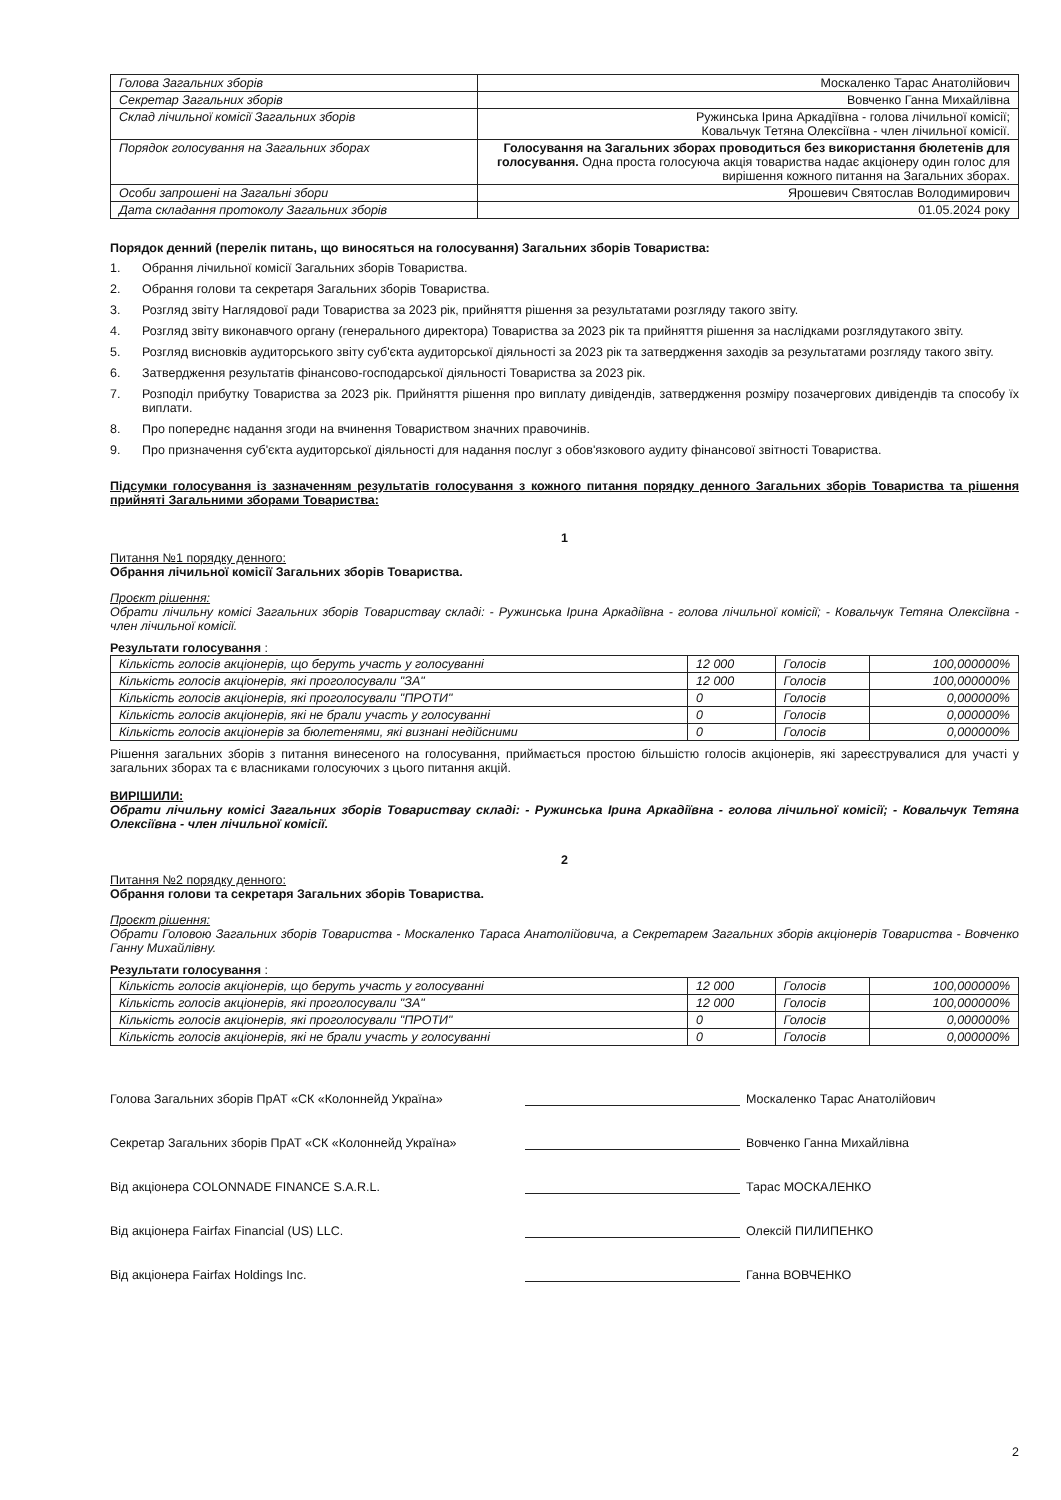| Голова Загальних зборів | Москаленко Тарас Анатолійович |
| Секретар Загальних зборів | Вовченко Ганна Михайлівна |
| Склад лічильної комісії Загальних зборів | Ружинська Ірина Аркадіївна - голова лічильної комісії; Ковальчук Тетяна Олексіївна - член лічильної комісії. |
| Порядок голосування на Загальних зборах | Голосування на Загальних зборах проводиться без використання бюлетенів для голосування. Одна проста голосуюча акція товариства надає акціонеру один голос для вирішення кожного питання на Загальних зборах. |
| Особи запрошені на Загальні збори | Ярошевич Святослав Володимирович |
| Дата складання протоколу Загальних зборів | 01.05.2024 року |
Порядок денний (перелік питань, що виносяться на голосування) Загальних зборів Товариства:
1. Обрання лічильної комісії Загальних зборів Товариства.
2. Обрання голови та секретаря Загальних зборів Товариства.
3. Розгляд звіту Наглядової ради Товариства за 2023 рік, прийняття рішення за результатами розгляду такого звіту.
4. Розгляд звіту виконавчого органу (генерального директора) Товариства за 2023 рік та прийняття рішення за наслідками розглядутакого звіту.
5. Розгляд висновків аудиторського звіту суб'єкта аудиторської діяльності за 2023 рік та затвердження заходів за результатами розгляду такого звіту.
6. Затвердження результатів фінансово-господарської діяльності Товариства за 2023 рік.
7. Розподіл прибутку Товариства за 2023 рік. Прийняття рішення про виплату дивідендів, затвердження розміру позачергових дивідендів та способу їх виплати.
8. Про попереднє надання згоди на вчинення Товариством значних правочинів.
9. Про призначення суб'єкта аудиторської діяльності для надання послуг з обов'язкового аудиту фінансової звітності Товариства.
Підсумки голосування із зазначенням результатів голосування з кожного питання порядку денного Загальних зборів Товариства та рішення прийняті Загальними зборами Товариства:
1
Питання №1 порядку денного:
Обрання лічильної комісії Загальних зборів Товариства.
Проєкт рішення:
Обрати лічильну комісі Загальних зборів Товариствау складі: - Ружинська Ірина Аркадіївна - голова лічильної комісії; - Ковальчук Тетяна Олексіївна - член лічильної комісії.
Результати голосування :
| Кількість голосів акціонерів, що беруть участь у голосуванні | 12 000 | Голосів | 100,000000% |
| Кількість голосів акціонерів, які проголосували "ЗА" | 12 000 | Голосів | 100,000000% |
| Кількість голосів акціонерів, які проголосували "ПРОТИ" | 0 | Голосів | 0,000000% |
| Кількість голосів акціонерів, які не брали участь у голосуванні | 0 | Голосів | 0,000000% |
| Кількість голосів акціонерів за бюлетенями, які визнані недійсними | 0 | Голосів | 0,000000% |
Рішення загальних зборів з питання винесеного на голосування, приймається простою більшістю голосів акціонерів, які зареєструвалися для участі у загальних зборах та є власниками голосуючих з цього питання акцій.
ВИРІШИЛИ:
Обрати лічильну комісі Загальних зборів Товариствау складі: - Ружинська Ірина Аркадіївна - голова лічильної комісії; - Ковальчук Тетяна Олексіївна - член лічильної комісії.
2
Питання №2 порядку денного:
Обрання голови та секретаря Загальних зборів Товариства.
Проєкт рішення:
Обрати Головою Загальних зборів Товариства - Москаленко Тараса Анатолійовича, а Секретарем Загальних зборів акціонерів Товариства - Вовченко Ганну Михайлівну.
Результати голосування :
| Кількість голосів акціонерів, що беруть участь у голосуванні | 12 000 | Голосів | 100,000000% |
| Кількість голосів акціонерів, які проголосували "ЗА" | 12 000 | Голосів | 100,000000% |
| Кількість голосів акціонерів, які проголосували "ПРОТИ" | 0 | Голосів | 0,000000% |
| Кількість голосів акціонерів, які не брали участь у голосуванні | 0 | Голосів | 0,000000% |
Голова Загальних зборів ПрАТ «СК «Колоннейд Україна» Москаленко Тарас Анатолійович
Секретар Загальних зборів ПрАТ «СК «Колоннейд Україна» Вовченко Ганна Михайлівна
Від акціонера COLONNADE FINANCE S.A.R.L. Тарас МОСКАЛЕНКО
Від акціонера Fairfax Financial (US) LLC. Олексій ПИЛИПЕНКО
Від акціонера Fairfax Holdings Inc. Ганна ВОВЧЕНКО
2